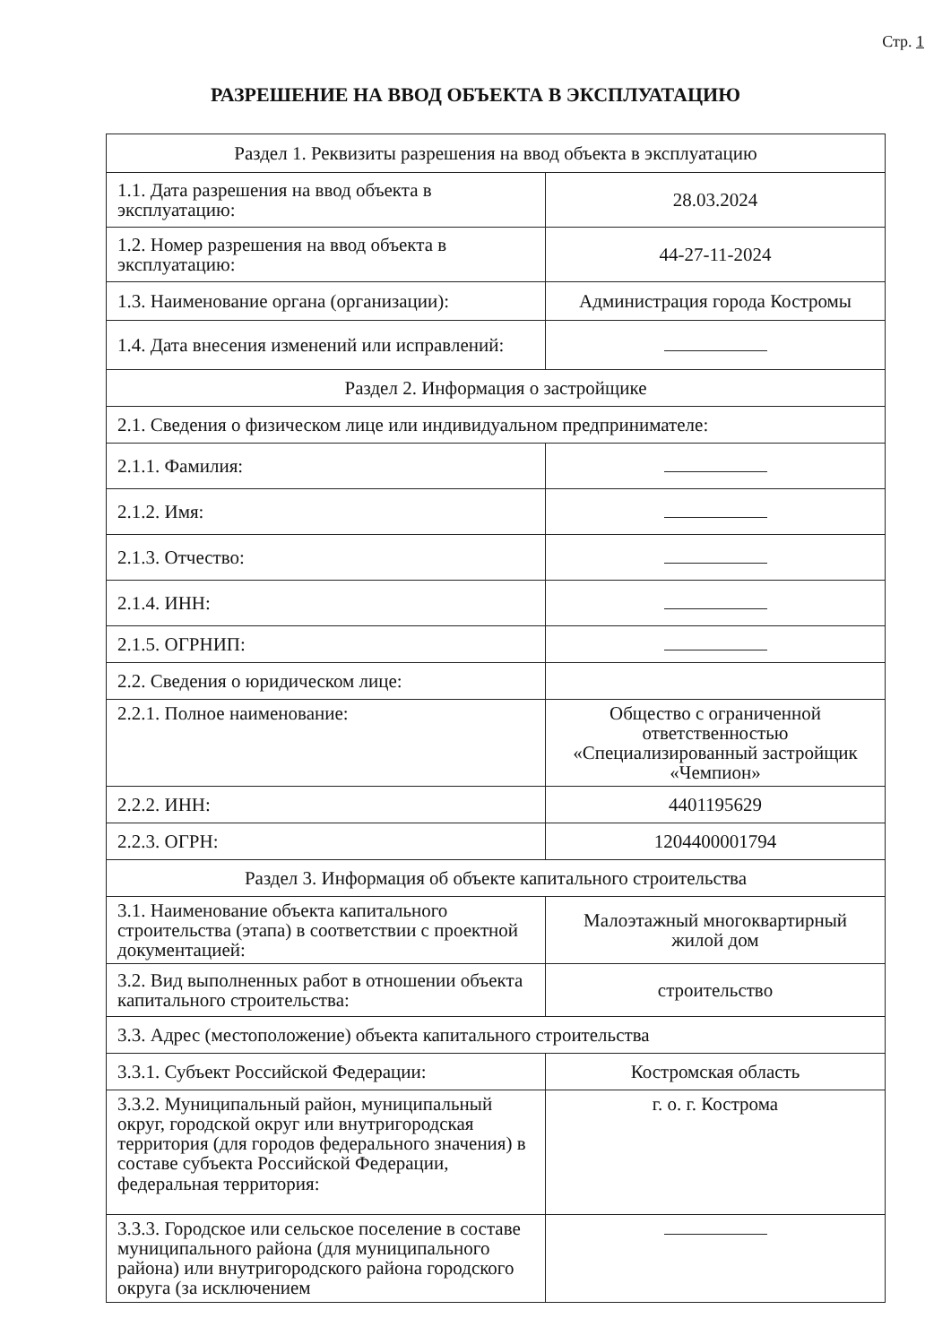Стр. 1
РАЗРЕШЕНИЕ НА ВВОД ОБЪЕКТА В ЭКСПЛУАТАЦИЮ
| Раздел 1. Реквизиты разрешения на ввод объекта в эксплуатацию | |
| 1.1. Дата разрешения на ввод объекта в эксплуатацию: | 28.03.2024 |
| 1.2. Номер разрешения на ввод объекта в эксплуатацию: | 44-27-11-2024 |
| 1.3. Наименование органа (организации): | Администрация города Костромы |
| 1.4. Дата внесения изменений или исправлений: | |
| Раздел 2. Информация о застройщике | |
| 2.1. Сведения о физическом лице или индивидуальном предпринимателе: | |
| 2.1.1. Фамилия: | |
| 2.1.2. Имя: | |
| 2.1.3. Отчество: | |
| 2.1.4. ИНН: | |
| 2.1.5. ОГРНИП: | |
| 2.2. Сведения о юридическом лице: | |
| 2.2.1. Полное наименование: | Общество с ограниченной ответственностью «Специализированный застройщик «Чемпион» |
| 2.2.2. ИНН: | 4401195629 |
| 2.2.3. ОГРН: | 1204400001794 |
| Раздел 3. Информация об объекте капитального строительства | |
| 3.1. Наименование объекта капитального строительства (этапа) в соответствии с проектной документацией: | Малоэтажный многоквартирный жилой дом |
| 3.2. Вид выполненных работ в отношении объекта капитального строительства: | строительство |
| 3.3. Адрес (местоположение) объекта капитального строительства | |
| 3.3.1. Субъект Российской Федерации: | Костромская область |
| 3.3.2. Муниципальный район, муниципальный округ, городской округ или внутригородская территория (для городов федерального значения) в составе субъекта Российской Федерации, федеральная территория: | г. о. г. Кострома |
| 3.3.3. Городское или сельское поселение в составе муниципального района (для муниципального района) или внутригородского района городского округа (за исключением | |